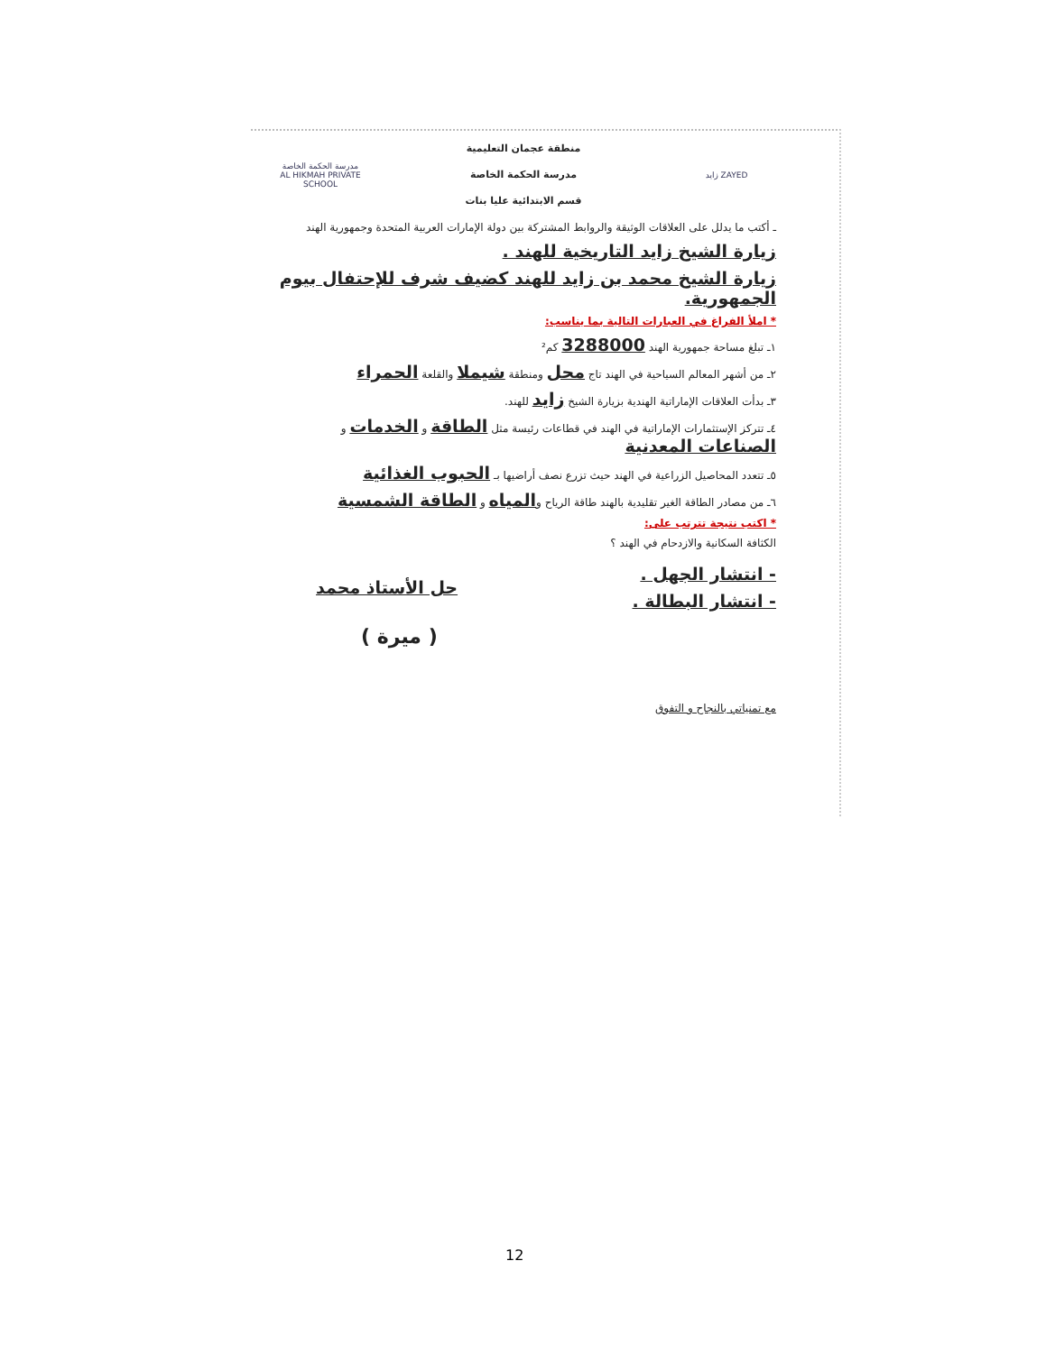ZAYED زايد
منطقة عجمان التعليمية
مدرسة الحكمة الخاصة
قسم الابتدائية عليا بنات
مدرسة الحكمة الخاصة
AL HIKMAH PRIVATE SCHOOL
ـ أكتب ما يدلل على العلاقات الوثيقة والروابط المشتركة بين دولة الإمارات العربية المتحدة وجمهورية الهند
زيارة الشيخ زايد التاريخية للهند .
زيارة الشيخ محمد بن زايد للهند كضيف شرف للإحتفال بيوم الجمهورية.
* املأ الفراغ في العبارات التالية بما يناسب:
١ـ تبلغ مساحة جمهورية الهند 3288000 كم²
٢ـ من أشهر المعالم السياحية في الهند تاج محل ومنطقة شيملا والقلعة الحمراء
٣ـ بدأت العلاقات الإماراتية الهندية بزيارة الشيخ زايد للهند.
٤ـ تتركز الإستثمارات الإماراتية في الهند في قطاعات رئيسة مثل الطاقة و الخدمات و الصناعات المعدنية
٥ـ تتعدد المحاصيل الزراعية في الهند حيث تزرع نصف أراضيها بـ الحبوب الغذائية
٦ـ من مصادر الطاقة الغير تقليدية بالهند طاقة الرياح والمياه و الطاقة الشمسية
* اكتب نتيجة تترتب على:
الكثافة السكانية والازدحام في الهند ؟
- انتشار الجهل .
- انتشار البطالة .
حل الأستاذ محمد
( ميرة )
مع تمنياتي بالنجاح و التفوق
12